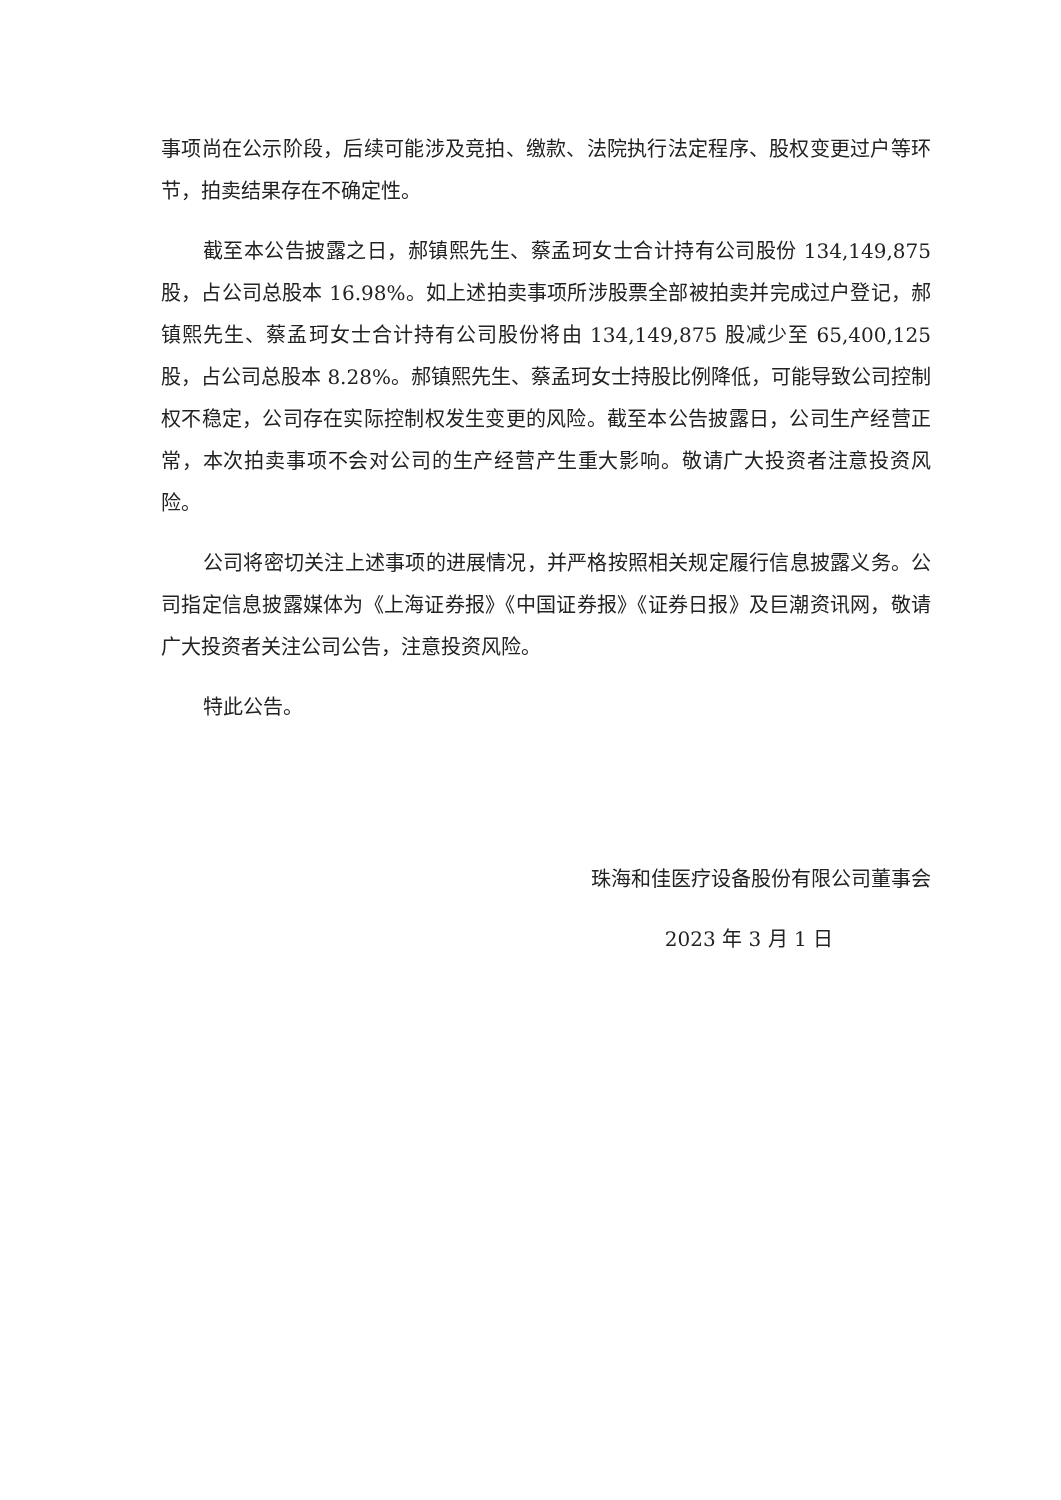事项尚在公示阶段，后续可能涉及竞拍、缴款、法院执行法定程序、股权变更过户等环节，拍卖结果存在不确定性。
截至本公告披露之日，郝镇熙先生、蔡孟珂女士合计持有公司股份 134,149,875 股，占公司总股本 16.98%。如上述拍卖事项所涉股票全部被拍卖并完成过户登记，郝镇熙先生、蔡孟珂女士合计持有公司股份将由 134,149,875 股减少至 65,400,125 股，占公司总股本 8.28%。郝镇熙先生、蔡孟珂女士持股比例降低，可能导致公司控制权不稳定，公司存在实际控制权发生变更的风险。截至本公告披露日，公司生产经营正常，本次拍卖事项不会对公司的生产经营产生重大影响。敬请广大投资者注意投资风险。
公司将密切关注上述事项的进展情况，并严格按照相关规定履行信息披露义务。公司指定信息披露媒体为《上海证券报》《中国证券报》《证券日报》及巨潮资讯网，敬请广大投资者关注公司公告，注意投资风险。
特此公告。
珠海和佳医疗设备股份有限公司董事会
2023 年 3 月 1 日